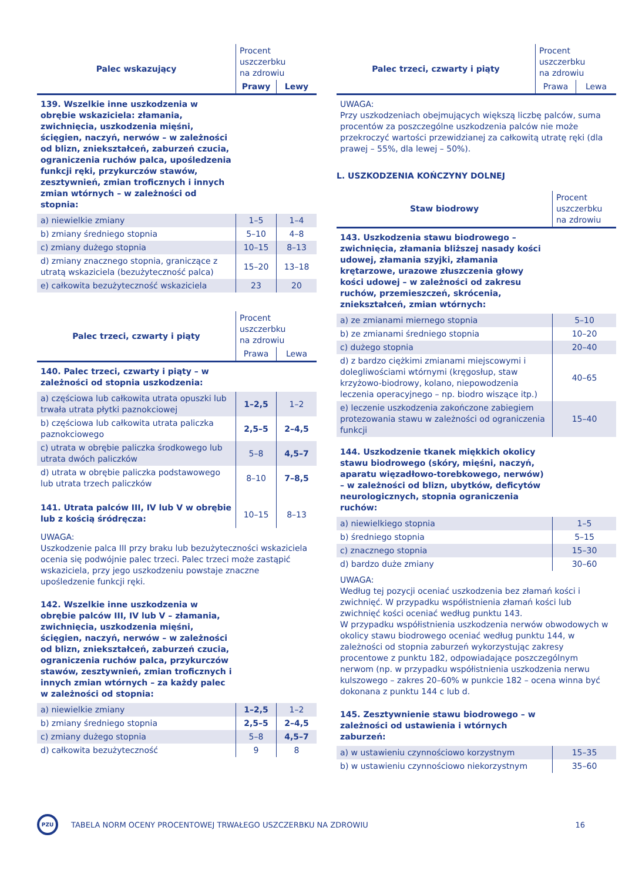| Palec wskazujący | Procent uszczerbku na zdrowiu | |
| | Prawy | Lewy |
| 139. Wszelkie inne uszkodzenia w obrębie wskaziciela: złamania, zwichnięcia, uszkodzenia mięśni, ścięgien, naczyń, nerwów – w zależności od blizn, zniekształceń, zaburzeń czucia, ograniczenia ruchów palca, upośledzenia funkcji ręki, przykurczów stawów, zesztywnień, zmian troficznych i innych zmian wtórnych – w zależności od stopnia: | | |
| a) niewielkie zmiany | 1–5 | 1–4 |
| b) zmiany średniego stopnia | 5–10 | 4–8 |
| c) zmiany dużego stopnia | 10–15 | 8–13 |
| d) zmiany znacznego stopnia, graniczące z utratą wskaziciela (bezużyteczność palca) | 15–20 | 13–18 |
| e) całkowita bezużyteczność wskaziciela | 23 | 20 |
| Palec trzeci, czwarty i piąty | Procent uszczerbku na zdrowiu | |
| | Prawa | Lewa |
| 140. Palec trzeci, czwarty i piąty – w zależności od stopnia uszkodzenia: | | |
| a) częściowa lub całkowita utrata opuszki lub trwała utrata płytki paznokciowej | 1–2,5 | 1–2 |
| b) częściowa lub całkowita utrata paliczka paznokciowego | 2,5–5 | 2–4,5 |
| c) utrata w obrębie paliczka środkowego lub utrata dwóch paliczków | 5–8 | 4,5–7 |
| d) utrata w obrębie paliczka podstawowego lub utrata trzech paliczków | 8–10 | 7–8,5 |
| 141. Utrata palców III, IV lub V w obrębie lub z kością śródręcza: | 10–15 | 8–13 |
UWAGA:
Uszkodzenie palca III przy braku lub bezużyteczności wskaziciela ocenia się podwójnie palec trzeci. Palec trzeci może zastąpić wskaziciela, przy jego uszkodzeniu powstaje znaczne upośledzenie funkcji ręki.
| 142. Wszelkie inne uszkodzenia w obrębie palców III, IV lub V – złamania, zwichnięcia, uszkodzenia mięśni, ścięgien, naczyń, nerwów – w zależności od blizn, zniekształceń, zaburzeń czucia, ograniczenia ruchów palca, przykurczów stawów, zesztywnień, zmian troficznych i innych zmian wtórnych – za każdy palec w zależności od stopnia: | | |
| a) niewielkie zmiany | 1–2,5 | 1–2 |
| b) zmiany średniego stopnia | 2,5–5 | 2–4,5 |
| c) zmiany dużego stopnia | 5–8 | 4,5–7 |
| d) całkowita bezużyteczność | 9 | 8 |
| Palec trzeci, czwarty i piąty | Procent uszczerbku na zdrowiu | |
| | Prawa | Lewa |
UWAGA:
Przy uszkodzeniach obejmujących większą liczbę palców, suma procentów za poszczególne uszkodzenia palców nie może przekroczyć wartości przewidzianej za całkowitą utratę ręki (dla prawej – 55%, dla lewej – 50%).
L. USZKODZENIA KOŃCZYNY DOLNEJ
| Staw biodrowy | Procent uszczerbku na zdrowiu |
| 143. Uszkodzenia stawu biodrowego – zwichnięcia, złamania bliższej nasady kości udowej, złamania szyjki, złamania krętarzowe, urazowe złuszczenia głowy kości udowej – w zależności od zakresu ruchów, przemieszczeń, skrócenia, zniekształceń, zmian wtórnych: | |
| a) ze zmianami miernego stopnia | 5–10 |
| b) ze zmianami średniego stopnia | 10–20 |
| c) dużego stopnia | 20–40 |
| d) z bardzo ciężkimi zmianami miejscowymi i dolegliwościami wtórnymi (kręgosłup, staw krzyżowo-biodrowy, kolano, niepowodzenia leczenia operacyjnego – np. biodro wiszące itp.) | 40–65 |
| e) leczenie uszkodzenia zakończone zabiegiem protezowania stawu w zależności od ograniczenia funkcji | 15–40 |
| 144. Uszkodzenie tkanek miękkich okolicy stawu biodrowego (skóry, mięśni, naczyń, aparatu więzadłowo-torebkowego, nerwów) – w zależności od blizn, ubytków, deficytów neurologicznych, stopnia ograniczenia ruchów: | |
| a) niewielkiego stopnia | 1–5 |
| b) średniego stopnia | 5–15 |
| c) znacznego stopnia | 15–30 |
| d) bardzo duże zmiany | 30–60 |
UWAGA:
Według tej pozycji oceniać uszkodzenia bez złamań kości i zwichnięć. W przypadku współistnienia złamań kości lub zwichnięć kości oceniać według punktu 143.
W przypadku współistnienia uszkodzenia nerwów obwodowych w okolicy stawu biodrowego oceniać według punktu 144, w zależności od stopnia zaburzeń wykorzystując zakresy procentowe z punktu 182, odpowiadające poszczególnym nerwom (np. w przypadku współistnienia uszkodzenia nerwu kulszowego – zakres 20–60% w punkcie 182 – ocena winna być dokonana z punktu 144 c lub d.
| 145. Zesztywnienie stawu biodrowego – w zależności od ustawienia i wtórnych zaburzeń: | |
| a) w ustawieniu czynnościowo korzystnym | 15–35 |
| b) w ustawieniu czynnościowo niekorzystnym | 35–60 |
PZU
TABELA NORM OCENY PROCENTOWEJ TRWAŁEGO USZCZERBKU NA ZDROWIU
16